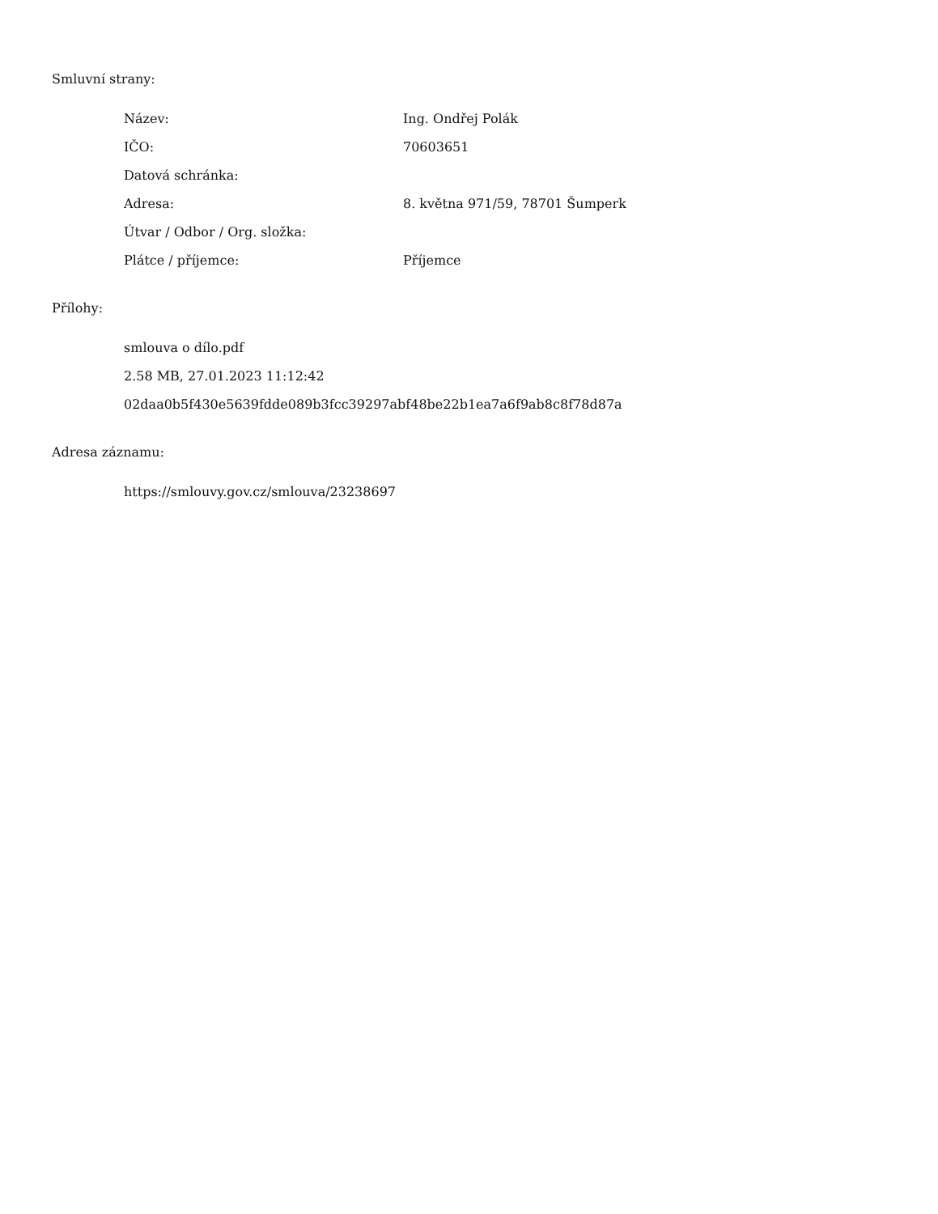Smluvní strany:
| Název: | Ing. Ondřej Polák |
| IČO: | 70603651 |
| Datová schránka: | |
| Adresa: | 8. května 971/59, 78701 Šumperk |
| Útvar / Odbor / Org. složka: | |
| Plátce / příjemce: | Příjemce |
Přílohy:
smlouva o dílo.pdf
2.58 MB, 27.01.2023 11:12:42
02daa0b5f430e5639fdde089b3fcc39297abf48be22b1ea7a6f9ab8c8f78d87a
Adresa záznamu:
https://smlouvy.gov.cz/smlouva/23238697